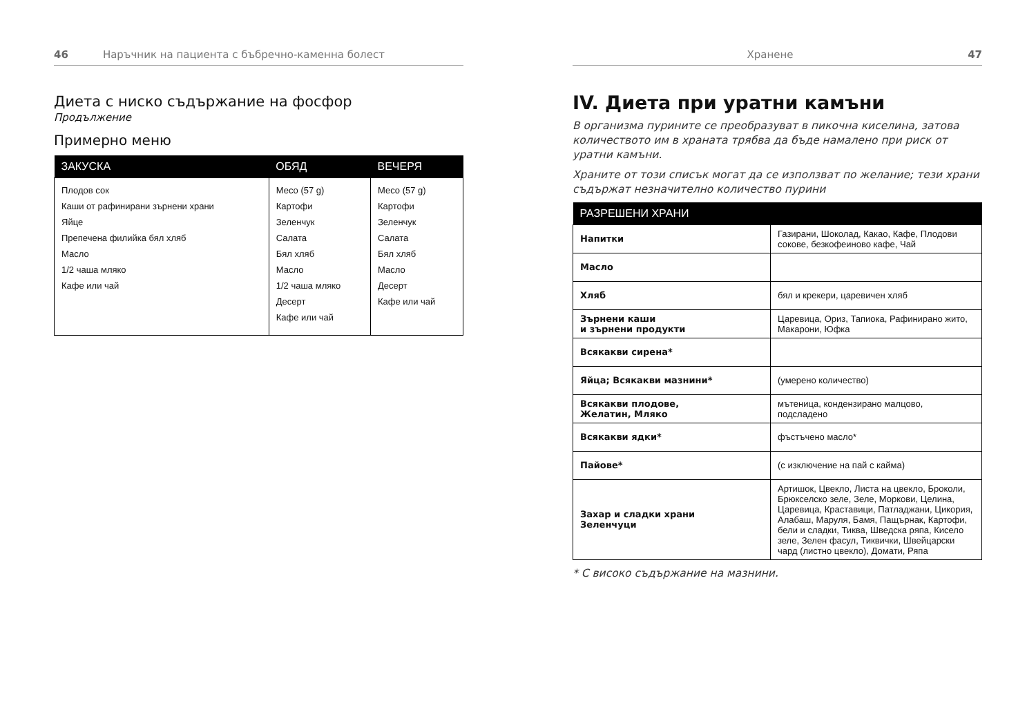46 Наръчник на пациента с бъбречно-каменна болест
Диета с ниско съдържание на фосфор
Продължение
Примерно меню
| ЗАКУСКА | ОБЯД | ВЕЧЕРЯ |
| --- | --- | --- |
| Плодов сок Каши от рафинирани зърнени храни Яйце Препечена филийка бял хляб Масло 1/2 чаша мляко Кафе или чай | Месо (57 g) Картофи Зеленчук Салата Бял хляб Масло 1/2 чаша мляко Десерт Кафе или чай | Месо (57 g) Картофи Зеленчук Салата Бял хляб Масло Десерт Кафе или чай |
Хранене 47
IV. Диета при уратни камъни
В организма пурините се преобразуват в пикочна киселина, затова количеството им в храната трябва да бъде намалено при риск от уратни камъни.
Храните от този списък могат да се използват по желание; тези храни съдържат незначително количество пурини
| РАЗРЕШЕНИ ХРАНИ | |
| --- | --- |
| Напитки | Газирани, Шоколад, Какао, Кафе, Плодови сокове, безкофеиново кафе, Чай |
| Масло | |
| Хляб | бял и крекери, царевичен хляб |
| Зърнени каши и зърнени продукти | Царевица, Ориз, Тапиока, Рафинирано жито, Макарони, Юфка |
| Всякакви сирена* | |
| Яйца; Всякакви мазнини* | (умерено количество) |
| Всякакви плодове, Желатин, Мляко | мътеница, кондензирано малцово, подсладено |
| Всякакви ядки* | фъстъчено масло* |
| Пайове* | (с изключение на пай с кайма) |
| Захар и сладки храни Зеленчуци | Артишок, Цвекло, Листа на цвекло, Броколи, Брюкселско зеле, Зеле, Моркови, Целина, Царевица, Краставици, Патладжани, Цикория, Алабаш, Маруля, Бамя, Пащърнак, Картофи, бели и сладки, Тиква, Шведска ряпа, Кисело зеле, Зелен фасул, Тиквички, Швейцарски чард (листно цвекло), Домати, Ряпа |
* С високо съдържание на мазнини.